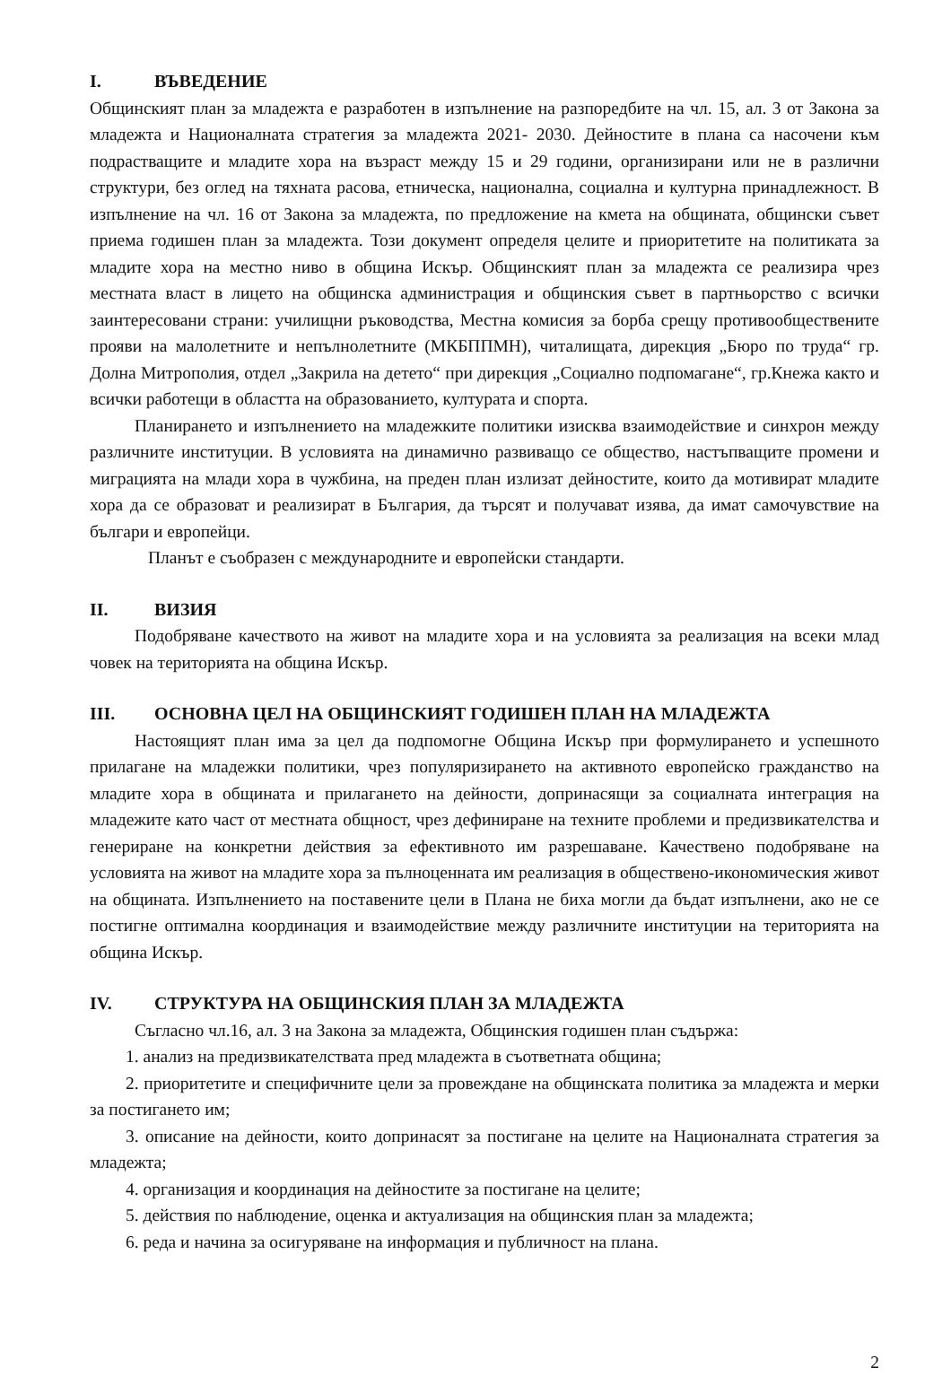I. ВЪВЕДЕНИЕ
Общинският план за младежта е разработен в изпълнение на разпоредбите на чл. 15, ал. 3 от Закона за младежта и Националната стратегия за младежта 2021- 2030. Дейностите в плана са насочени към подрастващите и младите хора на възраст между 15 и 29 години, организирани или не в различни структури, без оглед на тяхната расова, етническа, национална, социална и културна принадлежност. В изпълнение на чл. 16 от Закона за младежта, по предложение на кмета на общината, общински съвет приема годишен план за младежта. Този документ определя целите и приоритетите на политиката за младите хора на местно ниво в община Искър. Общинският план за младежта се реализира чрез местната власт в лицето на общинска администрация и общинския съвет в партньорство с всички заинтересовани страни: училищни ръководства, Местна комисия за борба срещу противообществените прояви на малолетните и непълнолетните (МКБППМН), читалищата, дирекция „Бюро по труда“ гр. Долна Митрополия, отдел „Закрила на детето“ при дирекция „Социално подпомагане“, гр.Кнежа както и всички работещи в областта на образованието, културата и спорта.
Планирането и изпълнението на младежките политики изисква взаимодействие и синхрон между различните институции. В условията на динамично развиващо се общество, настъпващите промени и миграцията на млади хора в чужбина, на преден план излизат дейностите, които да мотивират младите хора да се образоват и реализират в България, да търсят и получават изява, да имат самочувствие на българи и европейци.
Планът е съобразен с международните и европейски стандарти.
II. ВИЗИЯ
Подобряване качеството на живот на младите хора и на условията за реализация на всеки млад човек на територията на община Искър.
III. ОСНОВНА ЦЕЛ НА ОБЩИНСКИЯТ ГОДИШЕН ПЛАН НА МЛАДЕЖТА
Настоящият план има за цел да подпомогне Община Искър при формулирането и успешното прилагане на младежки политики, чрез популяризирането на активното европейско гражданство на младите хора в общината и прилагането на дейности, допринасящи за социалната интеграция на младежите като част от местната общност, чрез дефиниране на техните проблеми и предизвикателства и генериране на конкретни действия за ефективното им разрешаване. Качествено подобряване на условията на живот на младите хора за пълноценната им реализация в обществено-икономическия живот на общината. Изпълнението на поставените цели в Плана не биха могли да бъдат изпълнени, ако не се постигне оптимална координация и взаимодействие между различните институции на територията на община Искър.
IV. СТРУКТУРА НА ОБЩИНСКИЯ ПЛАН ЗА МЛАДЕЖТА
Съгласно чл.16, ал. 3 на Закона за младежта, Общинския годишен план съдържа:
1. анализ на предизвикателствата пред младежта в съответната община;
2. приоритетите и специфичните цели за провеждане на общинската политика за младежта и мерки за постигането им;
3. описание на дейности, които допринасят за постигане на целите на Националната стратегия за младежта;
4. организация и координация на дейностите за постигане на целите;
5. действия по наблюдение, оценка и актуализация на общинския план за младежта;
6. реда и начина за осигуряване на информация и публичност на плана.
2